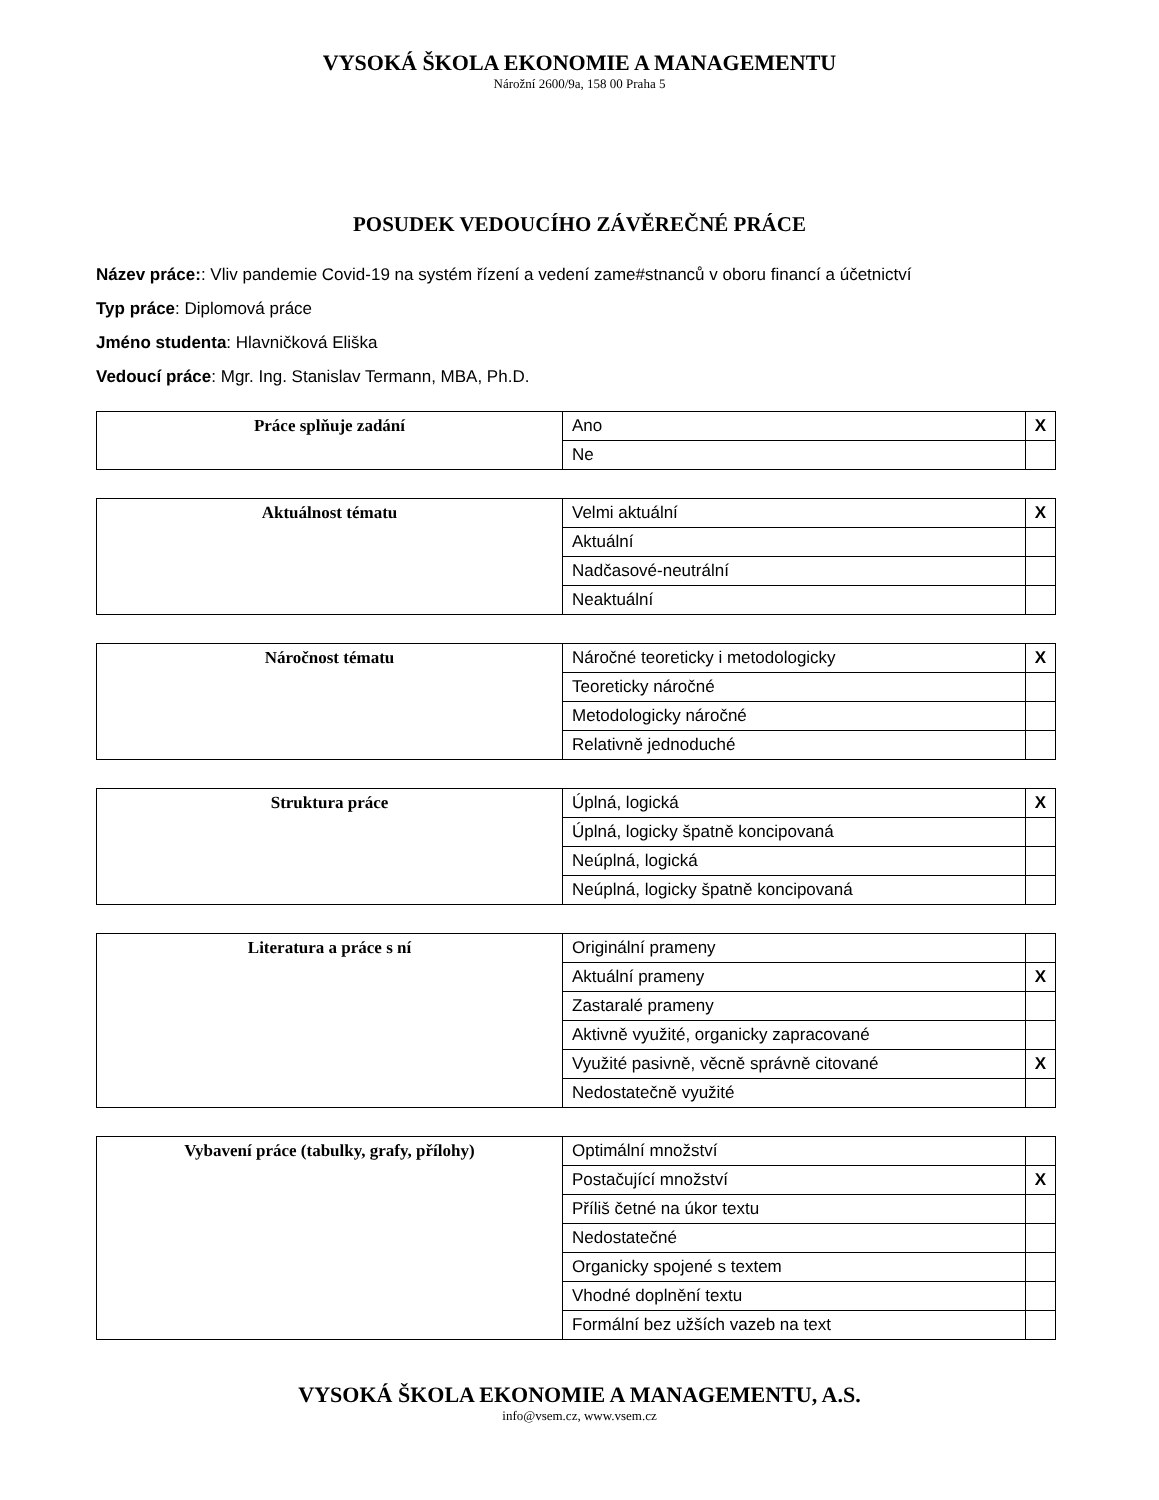VYSOKÁ ŠKOLA EKONOMIE A MANAGEMENTU
Nárožní 2600/9a, 158 00 Praha 5
POSUDEK VEDOUCÍHO ZÁVĚREČNÉ PRÁCE
Název práce:: Vliv pandemie Covid-19 na systém řízení a vedení zame#stnanců v oboru financí a účetnictví
Typ práce: Diplomová práce
Jméno studenta: Hlavničková Eliška
Vedoucí práce: Mgr. Ing. Stanislav Termann, MBA, Ph.D.
| Práce splňuje zadání | Ano | X |
| | Ne | |
| Aktuálnost tématu | Velmi aktuální | X |
| | Aktuální | |
| | Nadčasové-neutrální | |
| | Neaktuální | |
| Náročnost tématu | Náročné teoreticky i metodologicky | X |
| | Teoreticky náročné | |
| | Metodologicky náročné | |
| | Relativně jednoduché | |
| Struktura práce | Úplná, logická | X |
| | Úplná, logicky špatně koncipovaná | |
| | Neúplná, logická | |
| | Neúplná, logicky špatně koncipovaná | |
| Literatura a práce s ní | Originální prameny | |
| | Aktuální prameny | X |
| | Zastaralé prameny | |
| | Aktivně využité, organicky zapracované | |
| | Využité pasivně, věcně správně citované | X |
| | Nedostatečně využité | |
| Vybavení práce (tabulky, grafy, přílohy) | Optimální množství | |
| | Postačující množství | X |
| | Příliš četné na úkor textu | |
| | Nedostatečné | |
| | Organicky spojené s textem | |
| | Vhodné doplnění textu | |
| | Formální bez užších vazeb na text | |
VYSOKÁ ŠKOLA EKONOMIE A MANAGEMENTU, A.S.
info@vsem.cz, www.vsem.cz